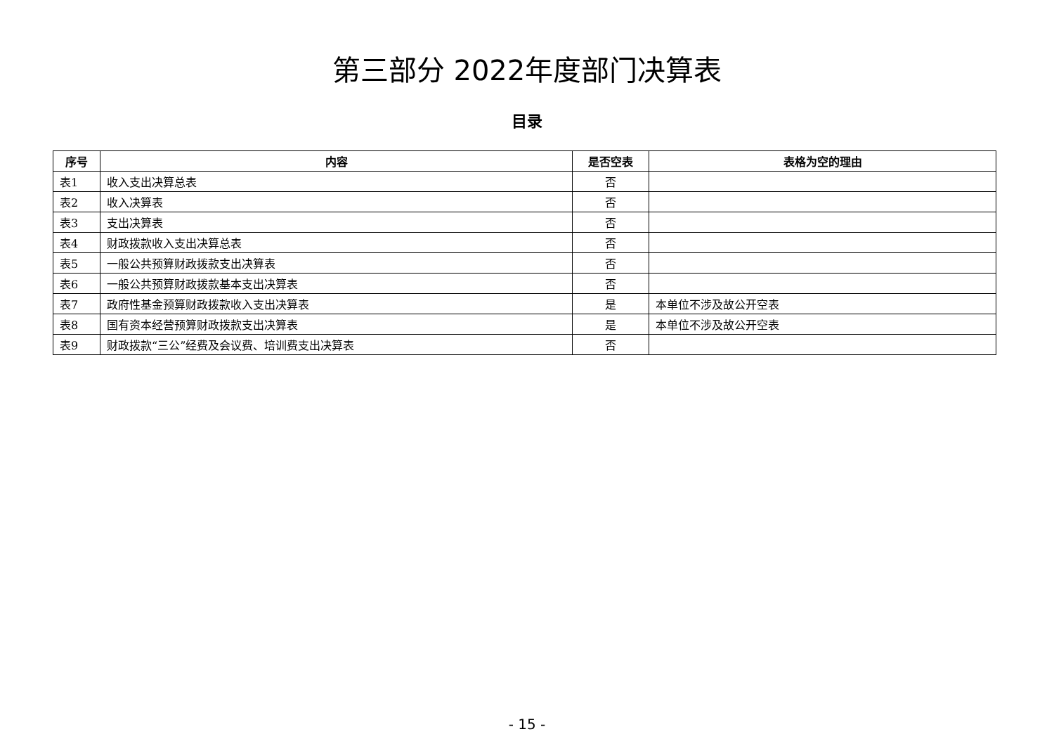第三部分 2022年度部门决算表
目录
| 序号 | 内容 | 是否空表 | 表格为空的理由 |
| --- | --- | --- | --- |
| 表1 | 收入支出决算总表 | 否 | |
| 表2 | 收入决算表 | 否 | |
| 表3 | 支出决算表 | 否 | |
| 表4 | 财政拨款收入支出决算总表 | 否 | |
| 表5 | 一般公共预算财政拨款支出决算表 | 否 | |
| 表6 | 一般公共预算财政拨款基本支出决算表 | 否 | |
| 表7 | 政府性基金预算财政拨款收入支出决算表 | 是 | 本单位不涉及故公开空表 |
| 表8 | 国有资本经营预算财政拨款支出决算表 | 是 | 本单位不涉及故公开空表 |
| 表9 | 财政拨款“三公”经费及会议费、培训费支出决算表 | 否 | |
- 15 -